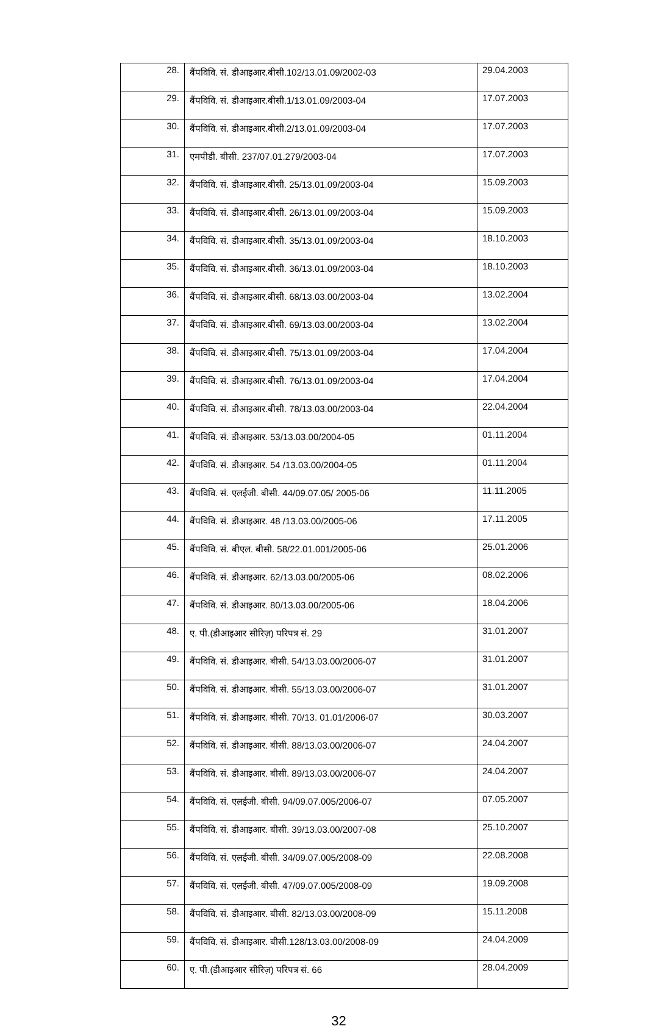| 28. | बैंपविवि. सं. डीआइआर.बीसी.102/13.01.09/2002-03 | 29.04.2003 |
| 29. | बैंपविवि. सं. डीआइआर.बीसी.1/13.01.09/2003-04 | 17.07.2003 |
| 30. | बैंपविवि. सं. डीआइआर.बीसी.2/13.01.09/2003-04 | 17.07.2003 |
| 31. | एमपीडी. बीसी. 237/07.01.279/2003-04 | 17.07.2003 |
| 32. | बैंपविवि. सं. डीआइआर.बीसी. 25/13.01.09/2003-04 | 15.09.2003 |
| 33. | बैंपविवि. सं. डीआइआर.बीसी. 26/13.01.09/2003-04 | 15.09.2003 |
| 34. | बैंपविवि. सं. डीआइआर.बीसी. 35/13.01.09/2003-04 | 18.10.2003 |
| 35. | बैंपविवि. सं. डीआइआर.बीसी. 36/13.01.09/2003-04 | 18.10.2003 |
| 36. | बैंपविवि. सं. डीआइआर.बीसी. 68/13.03.00/2003-04 | 13.02.2004 |
| 37. | बैंपविवि. सं. डीआइआर.बीसी. 69/13.03.00/2003-04 | 13.02.2004 |
| 38. | बैंपविवि. सं. डीआइआर.बीसी. 75/13.01.09/2003-04 | 17.04.2004 |
| 39. | बैंपविवि. सं. डीआइआर.बीसी. 76/13.01.09/2003-04 | 17.04.2004 |
| 40. | बैंपविवि. सं. डीआइआर.बीसी. 78/13.03.00/2003-04 | 22.04.2004 |
| 41. | बैंपविवि. सं. डीआइआर. 53/13.03.00/2004-05 | 01.11.2004 |
| 42. | बैंपविवि. सं. डीआइआर. 54 /13.03.00/2004-05 | 01.11.2004 |
| 43. | बैंपविवि. सं. एलईजी. बीसी. 44/09.07.05/ 2005-06 | 11.11.2005 |
| 44. | बैंपविवि. सं. डीआइआर. 48 /13.03.00/2005-06 | 17.11.2005 |
| 45. | बैंपविवि. सं. बीएल. बीसी. 58/22.01.001/2005-06 | 25.01.2006 |
| 46. | बैंपविवि. सं. डीआइआर. 62/13.03.00/2005-06 | 08.02.2006 |
| 47. | बैंपविवि. सं. डीआइआर. 80/13.03.00/2005-06 | 18.04.2006 |
| 48. | ए. पी.(डीआइआर सीरिज़) परिपत्र सं. 29 | 31.01.2007 |
| 49. | बैंपविवि. सं. डीआइआर. बीसी. 54/13.03.00/2006-07 | 31.01.2007 |
| 50. | बैंपविवि. सं. डीआइआर. बीसी. 55/13.03.00/2006-07 | 31.01.2007 |
| 51. | बैंपविवि. सं. डीआइआर. बीसी. 70/13. 01.01/2006-07 | 30.03.2007 |
| 52. | बैंपविवि. सं. डीआइआर. बीसी. 88/13.03.00/2006-07 | 24.04.2007 |
| 53. | बैंपविवि. सं. डीआइआर. बीसी. 89/13.03.00/2006-07 | 24.04.2007 |
| 54. | बैंपविवि. सं. एलईजी. बीसी. 94/09.07.005/2006-07 | 07.05.2007 |
| 55. | बैंपविवि. सं. डीआइआर. बीसी. 39/13.03.00/2007-08 | 25.10.2007 |
| 56. | बैंपविवि. सं. एलईजी. बीसी. 34/09.07.005/2008-09 | 22.08.2008 |
| 57. | बैंपविवि. सं. एलईजी. बीसी. 47/09.07.005/2008-09 | 19.09.2008 |
| 58. | बैंपविवि. सं. डीआइआर. बीसी. 82/13.03.00/2008-09 | 15.11.2008 |
| 59. | बैंपविवि. सं. डीआइआर. बीसी.128/13.03.00/2008-09 | 24.04.2009 |
| 60. | ए. पी.(डीआइआर सीरिज़) परिपत्र सं. 66 | 28.04.2009 |
32